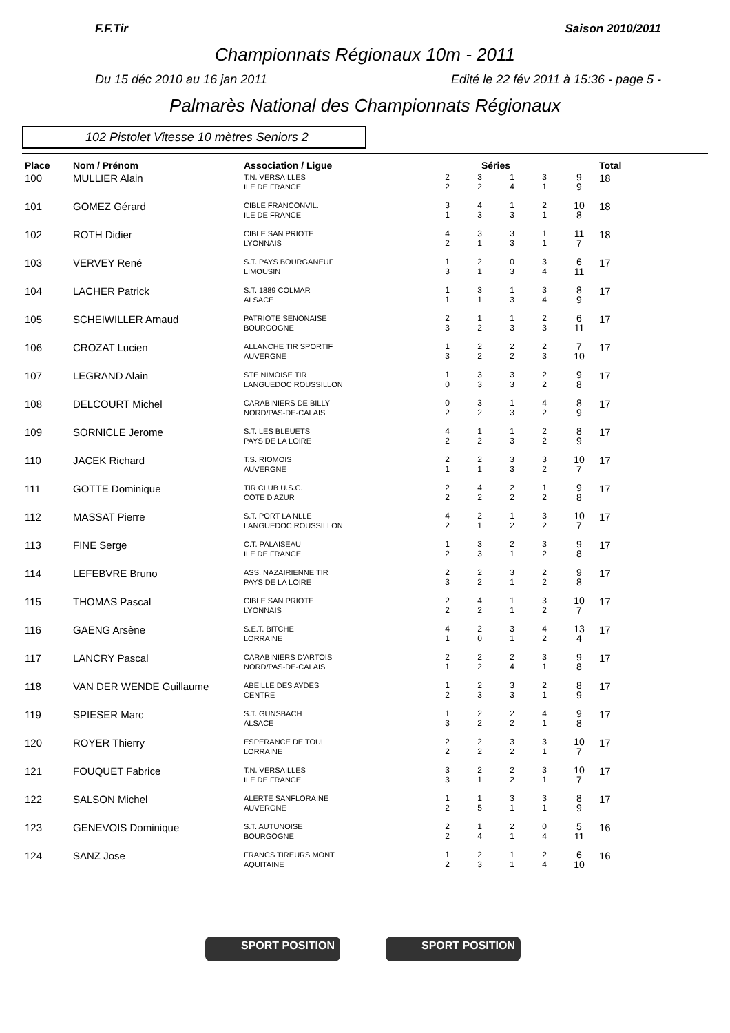F.F.Tir Saison 2010/2011
Championnats Régionaux 10m - 2011
Du 15 déc 2010 au 16 jan 2011 Edité le 22 fév 2011 à 15:36 - page 5 -
Palmarès National des Championnats Régionaux
102 Pistolet Vitesse 10 mètres Seniors 2
| Place | Nom / Prénom | Association / Ligue | Séries | | | | | Total |
| --- | --- | --- | --- | --- | --- | --- | --- | --- |
| 100 | MULLIER Alain | T.N. VERSAILLES ILE DE FRANCE | 2 2 | 3 2 | 1 4 | 3 1 | 9 9 | 18 |
| 101 | GOMEZ Gérard | CIBLE FRANCONVIL. ILE DE FRANCE | 3 1 | 4 3 | 1 3 | 2 1 | 10 8 | 18 |
| 102 | ROTH Didier | CIBLE SAN PRIOTE LYONNAIS | 4 2 | 3 1 | 3 3 | 1 1 | 11 7 | 18 |
| 103 | VERVEY René | S.T. PAYS BOURGANEUF LIMOUSIN | 1 3 | 2 1 | 0 3 | 3 4 | 6 11 | 17 |
| 104 | LACHER Patrick | S.T. 1889 COLMAR ALSACE | 1 1 | 3 1 | 1 3 | 3 4 | 8 9 | 17 |
| 105 | SCHEIWILLER Arnaud | PATRIOTE SENONAISE BOURGOGNE | 2 3 | 1 2 | 1 3 | 2 3 | 6 11 | 17 |
| 106 | CROZAT Lucien | ALLANCHE TIR SPORTIF AUVERGNE | 1 3 | 2 2 | 2 2 | 2 3 | 7 10 | 17 |
| 107 | LEGRAND Alain | STE NIMOISE TIR LANGUEDOC ROUSSILLON | 1 0 | 3 3 | 3 3 | 2 2 | 9 8 | 17 |
| 108 | DELCOURT Michel | CARABINIERS DE BILLY NORD/PAS-DE-CALAIS | 0 2 | 3 2 | 1 3 | 4 2 | 8 9 | 17 |
| 109 | SORNICLE Jerome | S.T. LES BLEUETS PAYS DE LA LOIRE | 4 2 | 1 2 | 1 3 | 2 2 | 8 9 | 17 |
| 110 | JACEK Richard | T.S. RIOMOIS AUVERGNE | 2 1 | 2 1 | 3 3 | 3 2 | 10 7 | 17 |
| 111 | GOTTE Dominique | TIR CLUB U.S.C. COTE D'AZUR | 2 2 | 4 2 | 2 2 | 1 2 | 9 8 | 17 |
| 112 | MASSAT Pierre | S.T. PORT LA NLLE LANGUEDOC ROUSSILLON | 4 2 | 2 1 | 1 2 | 3 2 | 10 7 | 17 |
| 113 | FINE Serge | C.T. PALAISEAU ILE DE FRANCE | 1 2 | 3 3 | 2 1 | 3 2 | 9 8 | 17 |
| 114 | LEFEBVRE Bruno | ASS. NAZAIRIENNE TIR PAYS DE LA LOIRE | 2 3 | 2 2 | 3 1 | 2 2 | 9 8 | 17 |
| 115 | THOMAS Pascal | CIBLE SAN PRIOTE LYONNAIS | 2 2 | 4 2 | 1 1 | 3 2 | 10 7 | 17 |
| 116 | GAENG Arsène | S.E.T. BITCHE LORRAINE | 4 1 | 2 0 | 3 1 | 4 2 | 13 4 | 17 |
| 117 | LANCRY Pascal | CARABINIERS D'ARTOIS NORD/PAS-DE-CALAIS | 2 1 | 2 2 | 2 4 | 3 1 | 9 8 | 17 |
| 118 | VAN DER WENDE Guillaume | ABEILLE DES AYDES CENTRE | 1 2 | 2 3 | 3 3 | 2 1 | 8 9 | 17 |
| 119 | SPIESER Marc | S.T. GUNSBACH ALSACE | 1 3 | 2 2 | 2 2 | 4 1 | 9 8 | 17 |
| 120 | ROYER Thierry | ESPERANCE DE TOUL LORRAINE | 2 2 | 2 2 | 3 2 | 3 1 | 10 7 | 17 |
| 121 | FOUQUET Fabrice | T.N. VERSAILLES ILE DE FRANCE | 3 3 | 2 1 | 2 2 | 3 1 | 10 7 | 17 |
| 122 | SALSON Michel | ALERTE SANFLORAINE AUVERGNE | 1 2 | 1 5 | 3 1 | 3 1 | 8 9 | 17 |
| 123 | GENEVOIS Dominique | S.T. AUTUNOISE BOURGOGNE | 2 2 | 1 4 | 2 1 | 0 4 | 5 11 | 16 |
| 124 | SANZ Jose | FRANCS TIREURS MONT AQUITAINE | 1 2 | 2 3 | 1 1 | 2 4 | 6 10 | 16 |
SPORT POSITION SPORT POSITION